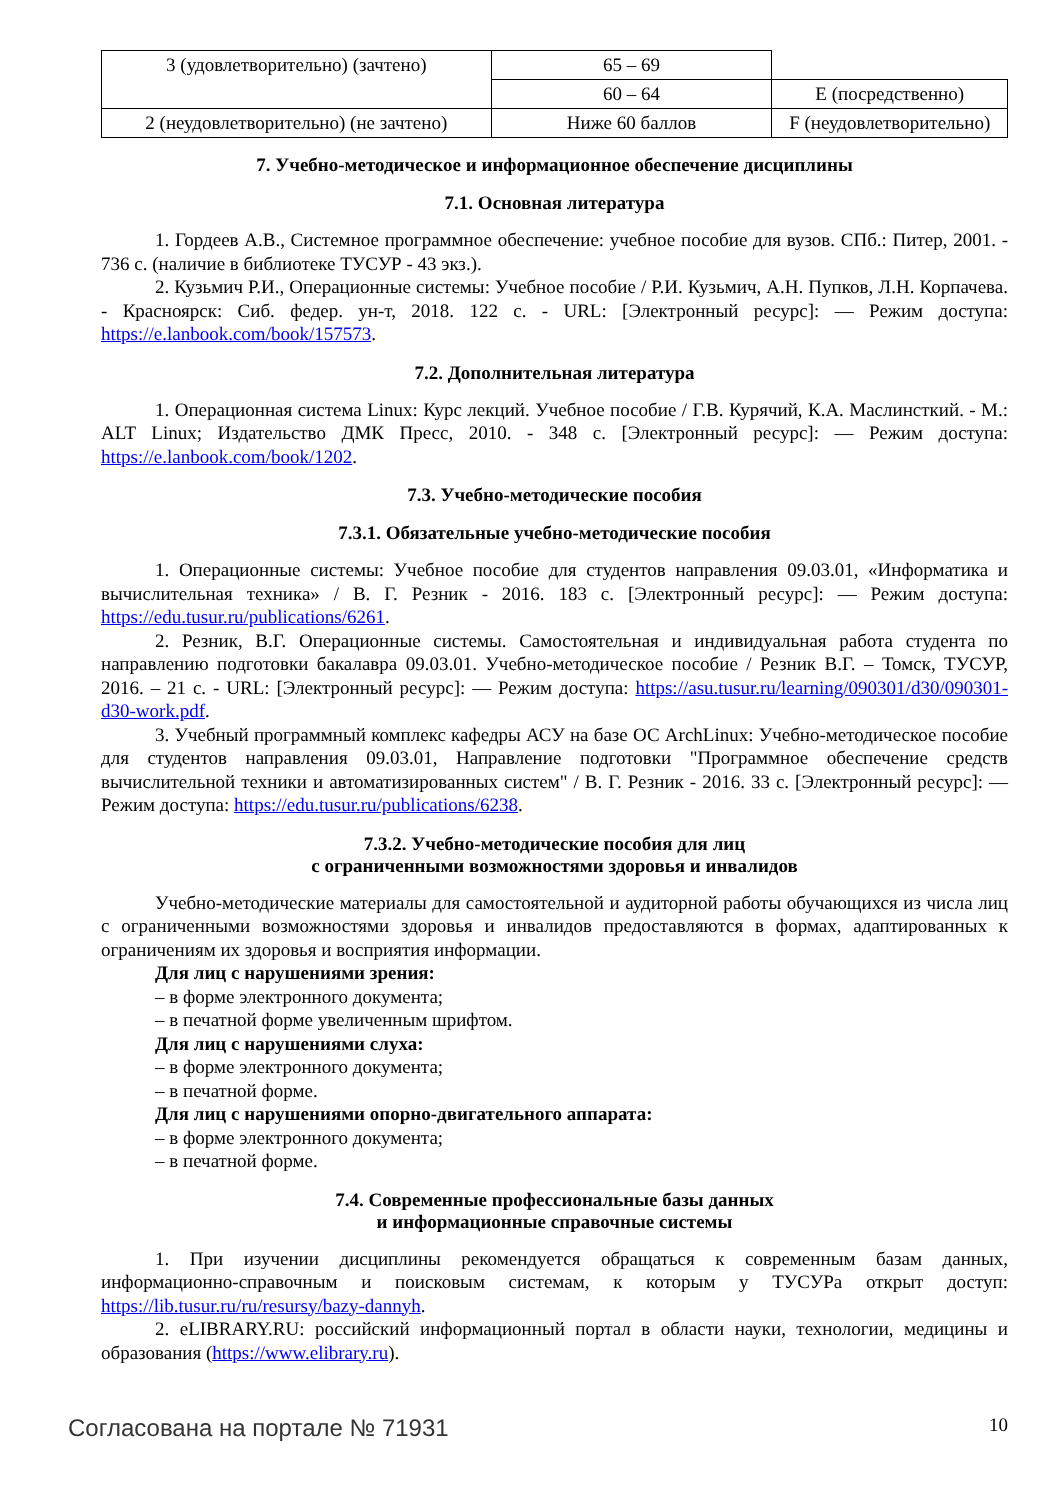| 3 (удовлетворительно) (зачтено) | 65 – 69 | |
| | 60 – 64 | E (посредственно) |
| 2 (неудовлетворительно) (не зачтено) | Ниже 60 баллов | F (неудовлетворительно) |
7. Учебно-методическое и информационное обеспечение дисциплины
7.1. Основная литература
1. Гордеев А.В., Системное программное обеспечение: учебное пособие для вузов. СПб.: Питер, 2001. - 736 с. (наличие в библиотеке ТУСУР - 43 экз.).
2. Кузьмич Р.И., Операционные системы: Учебное пособие / Р.И. Кузьмич, А.Н. Пупков, Л.Н. Корпачева. - Красноярск: Сиб. федер. ун-т, 2018. 122 с. - URL: [Электронный ресурс]: — Режим доступа: https://e.lanbook.com/book/157573.
7.2. Дополнительная литература
1. Операционная система Linux: Курс лекций. Учебное пособие / Г.В. Курячий, К.А. Маслинсткий. - М.: ALT Linux; Издательство ДМК Пресс, 2010. - 348 с. [Электронный ресурс]: — Режим доступа: https://e.lanbook.com/book/1202.
7.3. Учебно-методические пособия
7.3.1. Обязательные учебно-методические пособия
1. Операционные системы: Учебное пособие для студентов направления 09.03.01, «Информатика и вычислительная техника» / В. Г. Резник - 2016. 183 с. [Электронный ресурс]: — Режим доступа: https://edu.tusur.ru/publications/6261.
2. Резник, В.Г. Операционные системы. Самостоятельная и индивидуальная работа студента по направлению подготовки бакалавра 09.03.01. Учебно-методическое пособие / Резник В.Г. – Томск, ТУСУР, 2016. – 21 с. - URL: [Электронный ресурс]: — Режим доступа: https://asu.tusur.ru/learning/090301/d30/090301-d30-work.pdf.
3. Учебный программный комплекс кафедры АСУ на базе ОС ArchLinux: Учебно-методическое пособие для студентов направления 09.03.01, Направление подготовки "Программное обеспечение средств вычислительной техники и автоматизированных систем" / В. Г. Резник - 2016. 33 с. [Электронный ресурс]: — Режим доступа: https://edu.tusur.ru/publications/6238.
7.3.2. Учебно-методические пособия для лиц
с ограниченными возможностями здоровья и инвалидов
Учебно-методические материалы для самостоятельной и аудиторной работы обучающихся из числа лиц с ограниченными возможностями здоровья и инвалидов предоставляются в формах, адаптированных к ограничениям их здоровья и восприятия информации.
Для лиц с нарушениями зрения:
– в форме электронного документа;
– в печатной форме увеличенным шрифтом.
Для лиц с нарушениями слуха:
– в форме электронного документа;
– в печатной форме.
Для лиц с нарушениями опорно-двигательного аппарата:
– в форме электронного документа;
– в печатной форме.
7.4. Современные профессиональные базы данных
и информационные справочные системы
1. При изучении дисциплины рекомендуется обращаться к современным базам данных, информационно-справочным и поисковым системам, к которым у ТУСУРа открыт доступ: https://lib.tusur.ru/ru/resursy/bazy-dannyh.
2. eLIBRARY.RU: российский информационный портал в области науки, технологии, медицины и образования (https://www.elibrary.ru).
Согласована на портале № 71931 10